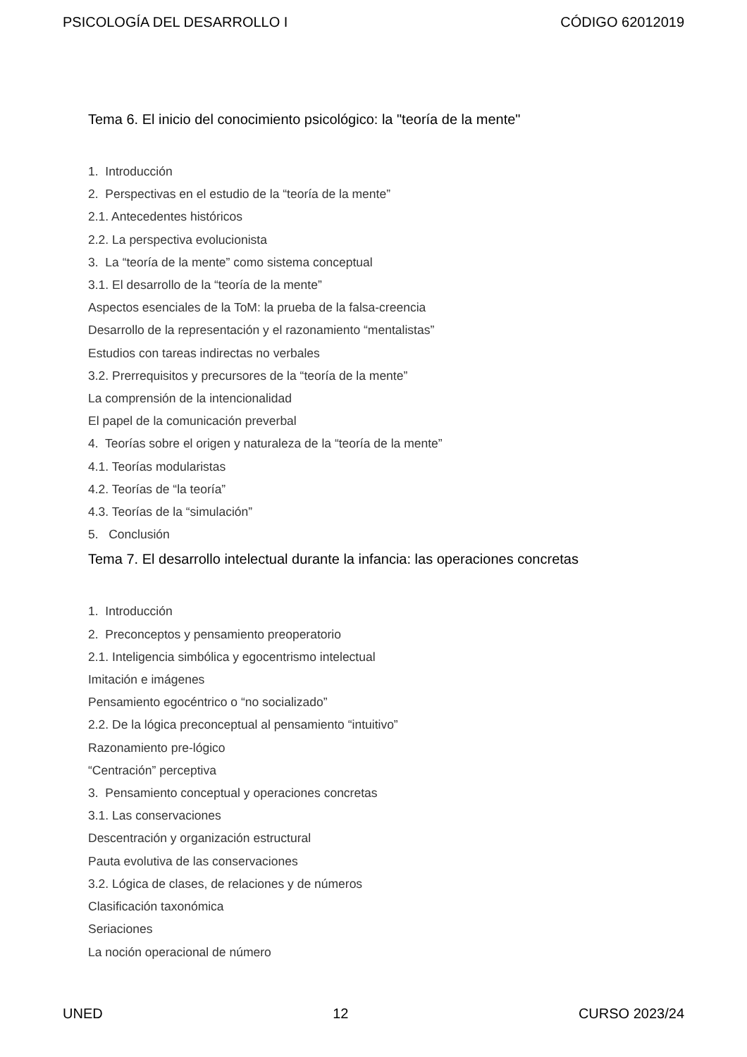PSICOLOGÍA DEL DESARROLLO I CÓDIGO 62012019
Tema 6. El inicio del conocimiento psicológico: la "teoría de la mente"
1. Introducción
2. Perspectivas en el estudio de la “teoría de la mente”
2.1. Antecedentes históricos
2.2. La perspectiva evolucionista
3. La “teoría de la mente” como sistema conceptual
3.1. El desarrollo de la “teoría de la mente”
Aspectos esenciales de la ToM: la prueba de la falsa-creencia
Desarrollo de la representación y el razonamiento “mentalistas”
Estudios con tareas indirectas no verbales
3.2. Prerrequisitos y precursores de la “teoría de la mente”
La comprensión de la intencionalidad
El papel de la comunicación preverbal
4. Teorías sobre el origen y naturaleza de la “teoría de la mente”
4.1. Teorías modularistas
4.2. Teorías de “la teoría”
4.3. Teorías de la “simulación”
5. Conclusión
Tema 7. El desarrollo intelectual durante la infancia: las operaciones concretas
1. Introducción
2. Preconceptos y pensamiento preoperatorio
2.1. Inteligencia simbólica y egocentrismo intelectual
Imitación e imágenes
Pensamiento egocéntrico o “no socializado”
2.2. De la lógica preconceptual al pensamiento “intuitivo”
Razonamiento pre-lógico
“Centración” perceptiva
3. Pensamiento conceptual y operaciones concretas
3.1. Las conservaciones
Descentración y organización estructural
Pauta evolutiva de las conservaciones
3.2. Lógica de clases, de relaciones y de números
Clasificación taxonómica
Seriaciones
La noción operacional de número
UNED 12 CURSO 2023/24